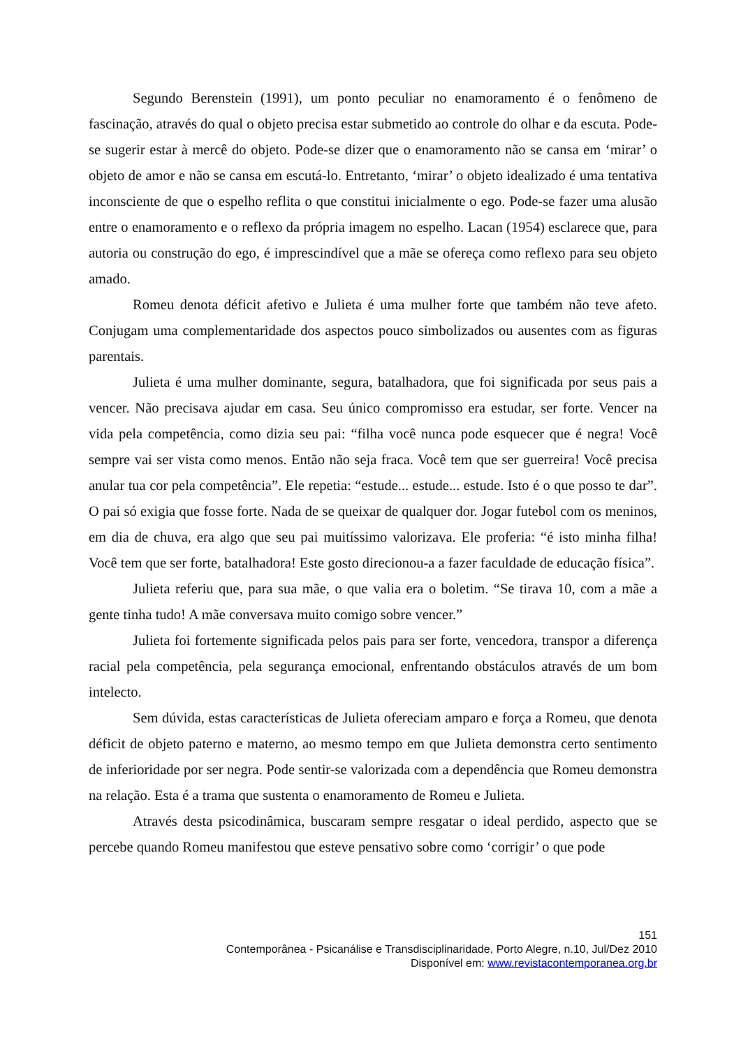Segundo Berenstein (1991), um ponto peculiar no enamoramento é o fenômeno de fascinação, através do qual o objeto precisa estar submetido ao controle do olhar e da escuta. Pode-se sugerir estar à mercê do objeto. Pode-se dizer que o enamoramento não se cansa em ‘mirar’ o objeto de amor e não se cansa em escutá-lo. Entretanto, ‘mirar’ o objeto idealizado é uma tentativa inconsciente de que o espelho reflita o que constitui inicialmente o ego. Pode-se fazer uma alusão entre o enamoramento e o reflexo da própria imagem no espelho. Lacan (1954) esclarece que, para autoria ou construção do ego, é imprescindível que a mãe se ofereça como reflexo para seu objeto amado.
Romeu denota déficit afetivo e Julieta é uma mulher forte que também não teve afeto. Conjugam uma complementaridade dos aspectos pouco simbolizados ou ausentes com as figuras parentais.
Julieta é uma mulher dominante, segura, batalhadora, que foi significada por seus pais a vencer. Não precisava ajudar em casa. Seu único compromisso era estudar, ser forte. Vencer na vida pela competência, como dizia seu pai: “filha você nunca pode esquecer que é negra! Você sempre vai ser vista como menos. Então não seja fraca. Você tem que ser guerreira! Você precisa anular tua cor pela competência”. Ele repetia: “estude... estude... estude. Isto é o que posso te dar”. O pai só exigia que fosse forte. Nada de se queixar de qualquer dor. Jogar futebol com os meninos, em dia de chuva, era algo que seu pai muitíssimo valorizava. Ele proferia: “é isto minha filha! Você tem que ser forte, batalhadora! Este gosto direcionou-a a fazer faculdade de educação física”.
Julieta referiu que, para sua mãe, o que valia era o boletim. “Se tirava 10, com a mãe a gente tinha tudo! A mãe conversava muito comigo sobre vencer.”
Julieta foi fortemente significada pelos pais para ser forte, vencedora, transpor a diferença racial pela competência, pela segurança emocional, enfrentando obstáculos através de um bom intelecto.
Sem dúvida, estas características de Julieta ofereciam amparo e força a Romeu, que denota déficit de objeto paterno e materno, ao mesmo tempo em que Julieta demonstra certo sentimento de inferioridade por ser negra. Pode sentir-se valorizada com a dependência que Romeu demonstra na relação. Esta é a trama que sustenta o enamoramento de Romeu e Julieta.
Através desta psicodinâmica, buscaram sempre resgatar o ideal perdido, aspecto que se percebe quando Romeu manifestou que esteve pensativo sobre como ‘corrigir’ o que pode
151
Contemporânea - Psicanálise e Transdisciplinaridade, Porto Alegre, n.10, Jul/Dez 2010
Disponível em: www.revistacontemporanea.org.br